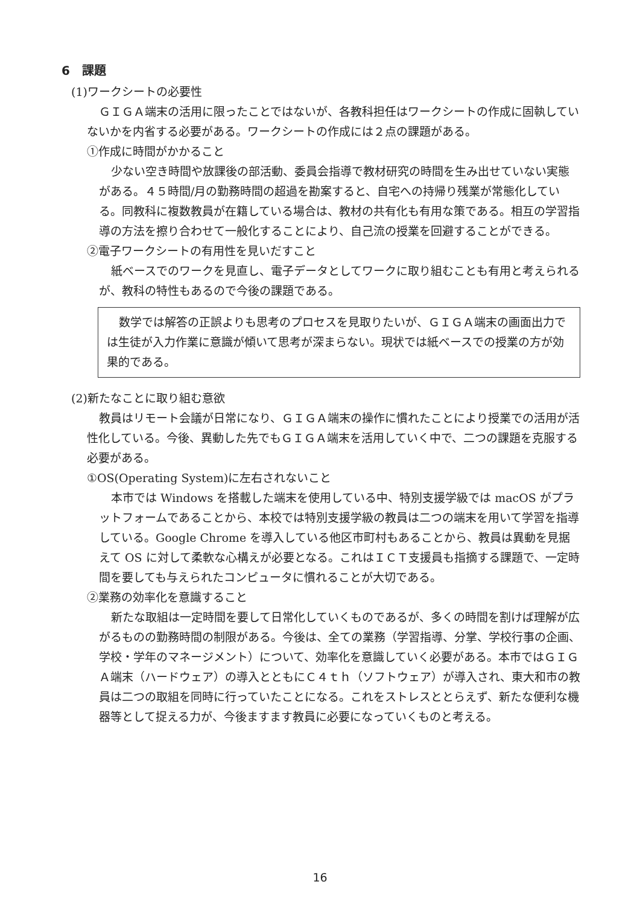6　課題
(1)ワークシートの必要性
ＧＩＧＡ端末の活用に限ったことではないが、各教科担任はワークシートの作成に固執していないかを内省する必要がある。ワークシートの作成には２点の課題がある。
①作成に時間がかかること
少ない空き時間や放課後の部活動、委員会指導で教材研究の時間を生み出せていない実態がある。４５時間/月の勤務時間の超過を勘案すると、自宅への持帰り残業が常態化している。同教科に複数教員が在籍している場合は、教材の共有化も有用な策である。相互の学習指導の方法を擦り合わせて一般化することにより、自己流の授業を回避することができる。
②電子ワークシートの有用性を見いだすこと
紙ベースでのワークを見直し、電子データとしてワークに取り組むことも有用と考えられるが、教科の特性もあるので今後の課題である。
数学では解答の正誤よりも思考のプロセスを見取りたいが、ＧＩＧＡ端末の画面出力では生徒が入力作業に意識が傾いて思考が深まらない。現状では紙ベースでの授業の方が効果的である。
(2)新たなことに取り組む意欲
教員はリモート会議が日常になり、ＧＩＧＡ端末の操作に慣れたことにより授業での活用が活性化している。今後、異動した先でもＧＩＧＡ端末を活用していく中で、二つの課題を克服する必要がある。
①OS(Operating System)に左右されないこと
本市では Windows を搭載した端末を使用している中、特別支援学級では macOS がプラットフォームであることから、本校では特別支援学級の教員は二つの端末を用いて学習を指導している。Google Chrome を導入している他区市町村もあることから、教員は異動を見据えて OS に対して柔軟な心構えが必要となる。これはＩＣＴ支援員も指摘する課題で、一定時間を要しても与えられたコンピュータに慣れることが大切である。
②業務の効率化を意識すること
新たな取組は一定時間を要して日常化していくものであるが、多くの時間を割けば理解が広がるものの勤務時間の制限がある。今後は、全ての業務（学習指導、分掌、学校行事の企画、学校・学年のマネージメント）について、効率化を意識していく必要がある。本市ではＧＩＧＡ端末（ハードウェア）の導入とともにＣ４ｔｈ（ソフトウェア）が導入され、東大和市の教員は二つの取組を同時に行っていたことになる。これをストレスととらえず、新たな便利な機器等として捉える力が、今後ますます教員に必要になっていくものと考える。
16